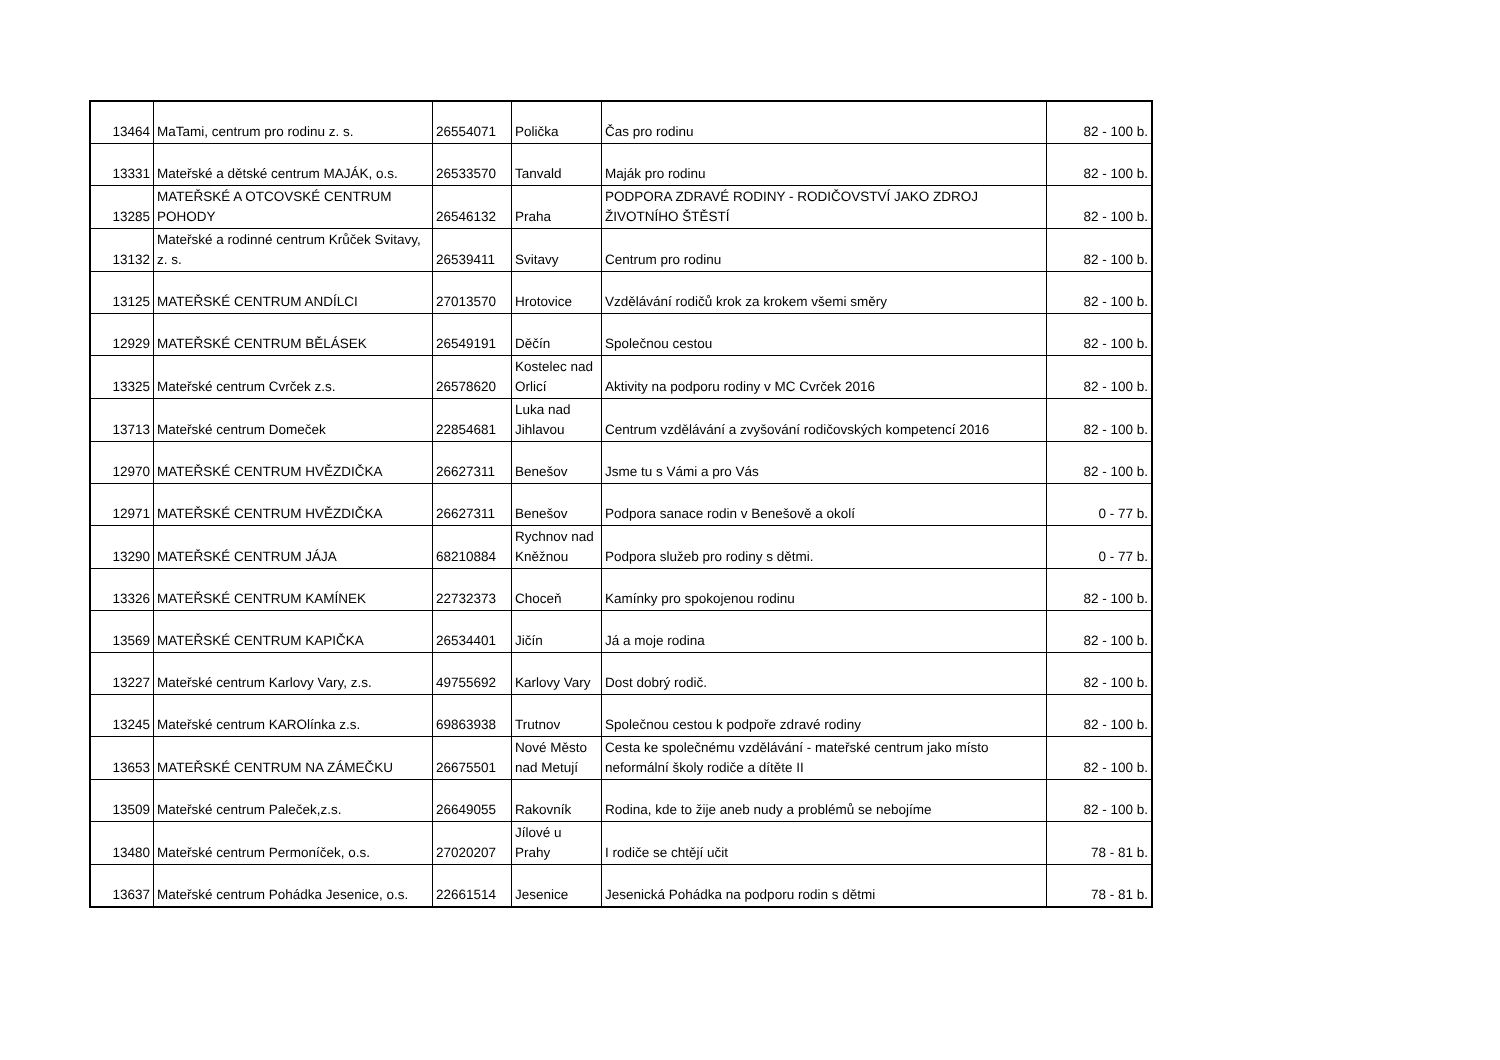| 13464 | MaTami, centrum pro rodinu z. s. | 26554071 | Polička | Čas pro rodinu | 82 - 100 b. |
| 13331 | Mateřské a dětské centrum MAJÁK, o.s. | 26533570 | Tanvald | Maják pro rodinu | 82 - 100 b. |
| 13285 | MATEŘSKÉ A OTCOVSKÉ CENTRUM POHODY | 26546132 | Praha | PODPORA ZDRAVÉ RODINY - RODIČOVSTVÍ JAKO ZDROJ ŽIVOTNÍHO ŠTĚSTÍ | 82 - 100 b. |
| 13132 | Mateřské a rodinné centrum Krůček Svitavy, z. s. | 26539411 | Svitavy | Centrum pro rodinu | 82 - 100 b. |
| 13125 | MATEŘSKÉ CENTRUM ANDÍLCI | 27013570 | Hrotovice | Vzdělávání rodičů krok za krokem všemi směry | 82 - 100 b. |
| 12929 | MATEŘSKÉ CENTRUM BĚLÁSEK | 26549191 | Děčín | Společnou cestou | 82 - 100 b. |
| 13325 | Mateřské centrum Cvrček z.s. | 26578620 | Kostelec nad Orlicí | Aktivity na podporu rodiny v MC Cvrček 2016 | 82 - 100 b. |
| 13713 | Mateřské centrum Domeček | 22854681 | Luka nad Jihlavou | Centrum vzdělávání a zvyšování rodičovských kompetencí 2016 | 82 - 100 b. |
| 12970 | MATEŘSKÉ CENTRUM HVĚZDIČKA | 26627311 | Benešov | Jsme tu s Vámi a pro Vás | 82 - 100 b. |
| 12971 | MATEŘSKÉ CENTRUM HVĚZDIČKA | 26627311 | Benešov | Podpora sanace rodin v Benešově a okolí | 0 - 77 b. |
| 13290 | MATEŘSKÉ CENTRUM JÁJA | 68210884 | Rychnov nad Kněžnou | Podpora služeb pro rodiny s dětmi. | 0 - 77 b. |
| 13326 | MATEŘSKÉ CENTRUM KAMÍNEK | 22732373 | Choceň | Kamínky pro spokojenou rodinu | 82 - 100 b. |
| 13569 | MATEŘSKÉ CENTRUM KAPIČKA | 26534401 | Jičín | Já a moje rodina | 82 - 100 b. |
| 13227 | Mateřské centrum Karlovy Vary, z.s. | 49755692 | Karlovy Vary | Dost dobrý rodič. | 82 - 100 b. |
| 13245 | Mateřské centrum KAROlínka z.s. | 69863938 | Trutnov | Společnou cestou k podpoře zdravé rodiny | 82 - 100 b. |
| 13653 | MATEŘSKÉ CENTRUM NA ZÁMEČKU | 26675501 | Nové Město nad Metují | Cesta ke společnému vzdělávání - mateřské centrum jako místo neformální školy rodiče a dítěte II | 82 - 100 b. |
| 13509 | Mateřské centrum Paleček,z.s. | 26649055 | Rakovník | Rodina, kde to žije aneb nudy a problémů se nebojíme | 82 - 100 b. |
| 13480 | Mateřské centrum Permoníček, o.s. | 27020207 | Jílové u Prahy | I rodiče se chtějí učit | 78 - 81 b. |
| 13637 | Mateřské centrum Pohádka Jesenice, o.s. | 22661514 | Jesenice | Jesenická Pohádka na podporu rodin s dětmi | 78 - 81 b. |